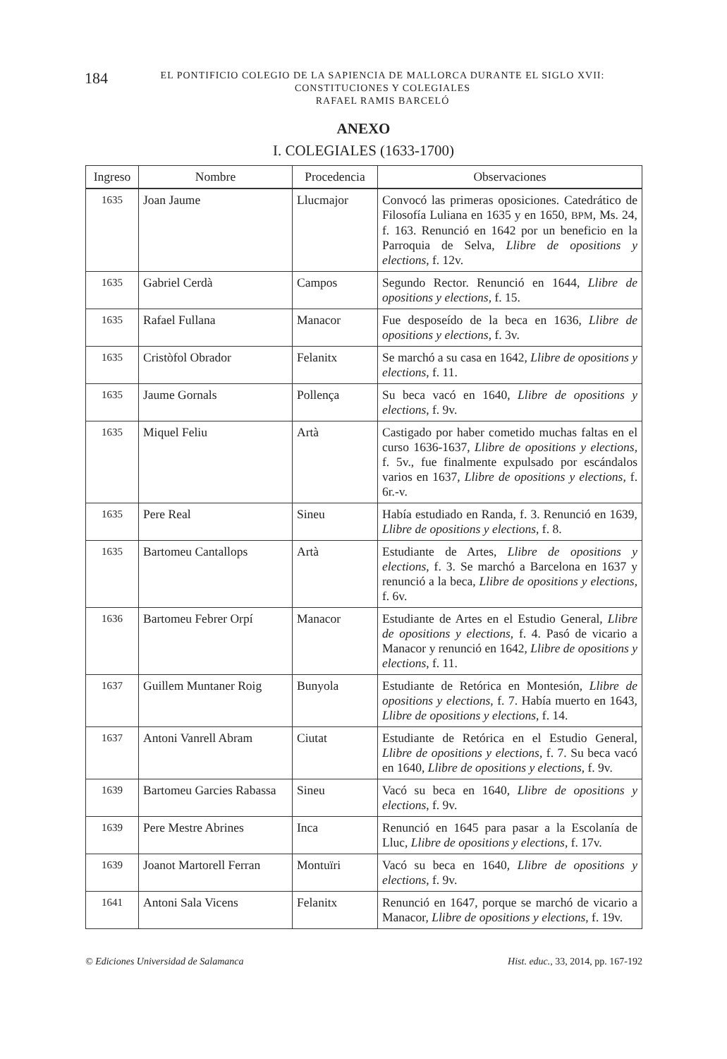184
EL PONTIFICIO COLEGIO DE LA SAPIENCIA DE MALLORCA DURANTE EL SIGLO XVII:
CONSTITUCIONES Y COLEGIALES
RAFAEL RAMIS BARCELÓ
ANEXO
I. COLEGIALES (1633-1700)
| Ingreso | Nombre | Procedencia | Observaciones |
| --- | --- | --- | --- |
| 1635 | Joan Jaume | Llucmajor | Convocó las primeras oposiciones. Catedrático de Filosofía Luliana en 1635 y en 1650, BPM , Ms. 24, f. 163. Renunció en 1642 por un beneficio en la Parroquia de Selva, Llibre de opositions y elections , f. 12v. |
| 1635 | Gabriel Cerdà | Campos | Segundo Rector. Renunció en 1644, Llibre de opositions y elections , f. 15. |
| 1635 | Rafael Fullana | Manacor | Fue desposeído de la beca en 1636, Llibre de opositions y elections , f. 3v. |
| 1635 | Cristòfol Obrador | Felanitx | Se marchó a su casa en 1642, Llibre de opositions y elections , f. 11. |
| 1635 | Jaume Gornals | Pollença | Su beca vacó en 1640, Llibre de opositions y elections , f. 9v. |
| 1635 | Miquel Feliu | Artà | Castigado por haber cometido muchas faltas en el curso 1636-1637, Llibre de opositions y elections , f. 5v., fue finalmente expulsado por escándalos varios en 1637, Llibre de opositions y elections , f. 6r.-v. |
| 1635 | Pere Real | Sineu | Había estudiado en Randa, f. 3. Renunció en 1639, Llibre de opositions y elections , f. 8. |
| 1635 | Bartomeu Cantallops | Artà | Estudiante de Artes, Llibre de opositions y elections , f. 3. Se marchó a Barcelona en 1637 y renunció a la beca, Llibre de opositions y elections , f. 6v. |
| 1636 | Bartomeu Febrer Orpí | Manacor | Estudiante de Artes en el Estudio General, Llibre de opositions y elections , f. 4. Pasó de vicario a Manacor y renunció en 1642, Llibre de opositions y elections , f. 11. |
| 1637 | Guillem Muntaner Roig | Bunyola | Estudiante de Retórica en Montesión, Llibre de opositions y elections , f. 7. Había muerto en 1643, Llibre de opositions y elections , f. 14. |
| 1637 | Antoni Vanrell Abram | Ciutat | Estudiante de Retórica en el Estudio General, Llibre de opositions y elections , f. 7. Su beca vacó en 1640, Llibre de opositions y elections , f. 9v. |
| 1639 | Bartomeu Garcies Rabassa | Sineu | Vacó su beca en 1640, Llibre de opositions y elections , f. 9v. |
| 1639 | Pere Mestre Abrines | Inca | Renunció en 1645 para pasar a la Escolanía de Lluc, Llibre de opositions y elections , f. 17v. |
| 1639 | Joanot Martorell Ferran | Montuïri | Vacó su beca en 1640, Llibre de opositions y elections , f. 9v. |
| 1641 | Antoni Sala Vicens | Felanitx | Renunció en 1647, porque se marchó de vicario a Manacor, Llibre de opositions y elections , f. 19v. |
© Ediciones Universidad de Salamanca Hist. educ., 33, 2014, pp. 167-192